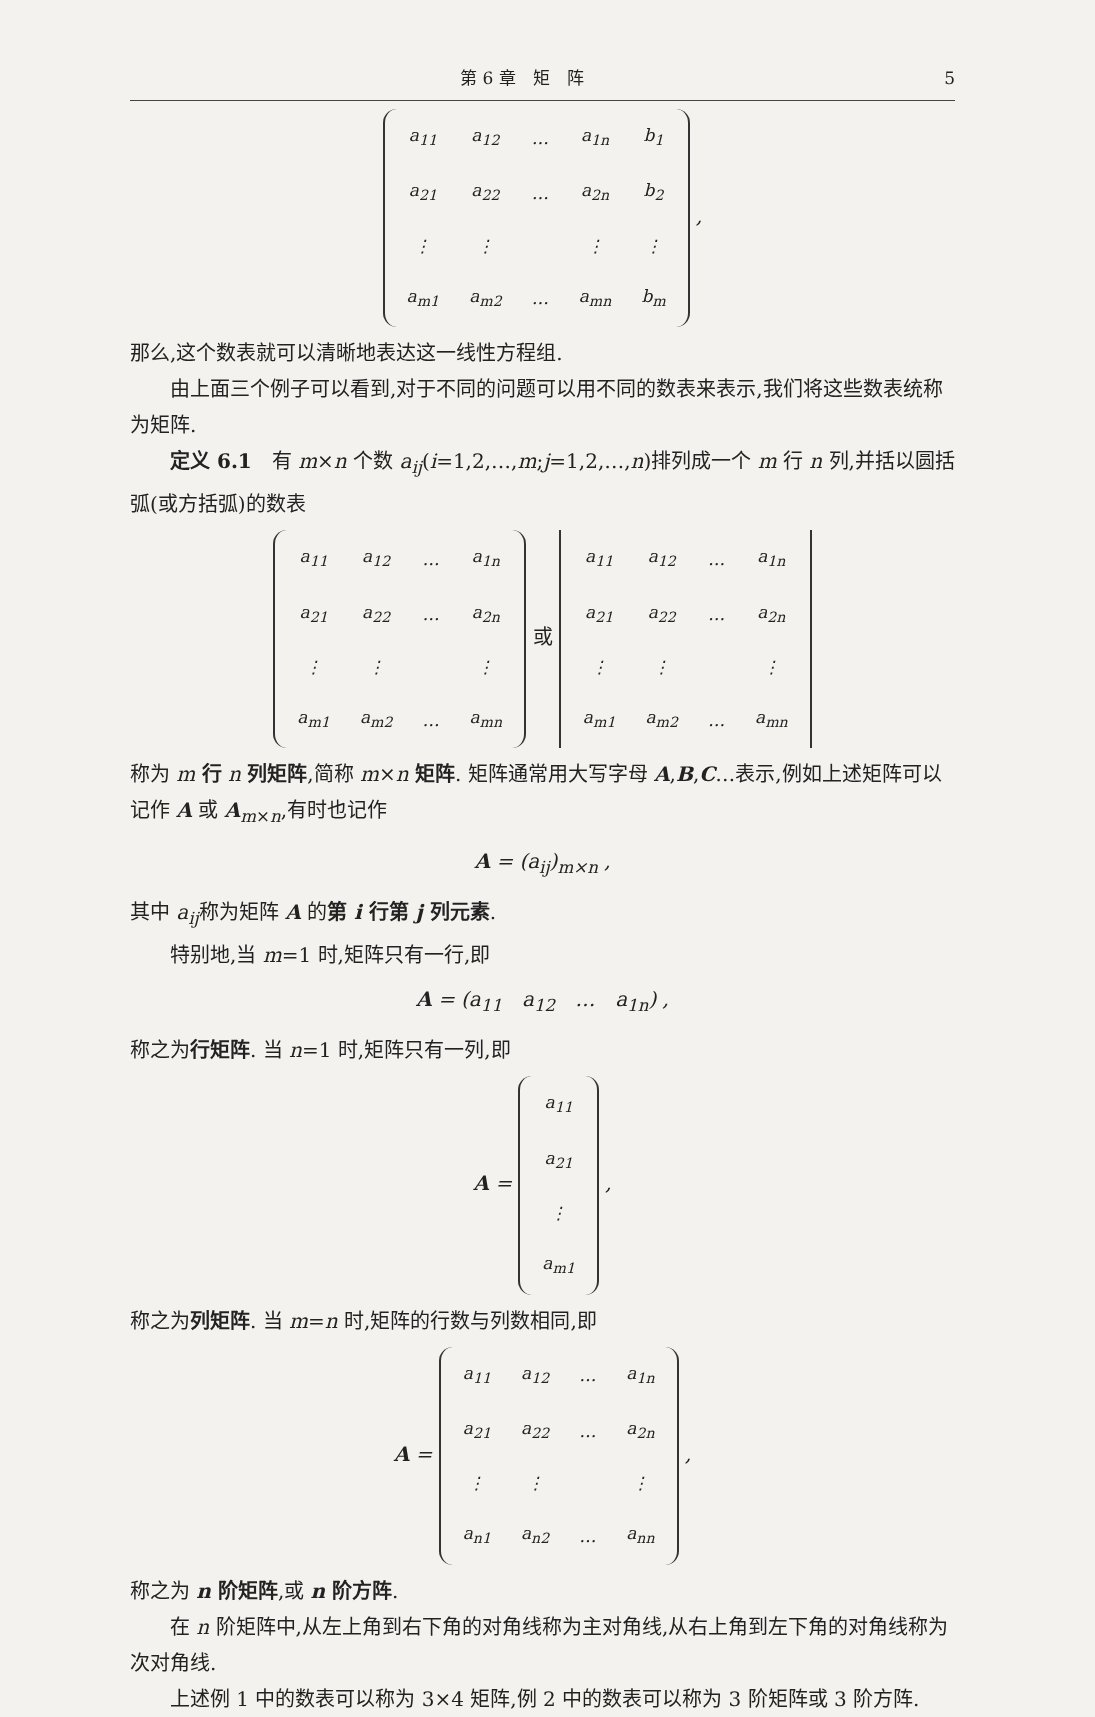第 6 章　矩　阵 5
| a<sub>11</sub> | a<sub>12</sub> | … | a<sub>1n</sub> | b<sub>1</sub> |
| a<sub>21</sub> | a<sub>22</sub> | … | a<sub>2n</sub> | b<sub>2</sub> |
| ⋮ | ⋮ | | ⋮ | ⋮ |
| a<sub>m1</sub> | a<sub>m2</sub> | … | a<sub>mn</sub> | b<sub>m</sub> |
,
那么,这个数表就可以清晰地表达这一线性方程组.
由上面三个例子可以看到,对于不同的问题可以用不同的数表来表示,我们将这些数表统称为矩阵.
定义 6.1　有 m×n 个数 a<sub>ij</sub>(i=1,2,…,m;j=1,2,…,n)排列成一个 m 行 n 列,并括以圆括弧(或方括弧)的数表
| a<sub>11</sub> | a<sub>12</sub> | … | a<sub>1n</sub> |
| a<sub>21</sub> | a<sub>22</sub> | … | a<sub>2n</sub> |
| ⋮ | ⋮ | | ⋮ |
| a<sub>m1</sub> | a<sub>m2</sub> | … | a<sub>mn</sub> |
或
| a<sub>11</sub> | a<sub>12</sub> | … | a<sub>1n</sub> |
| a<sub>21</sub> | a<sub>22</sub> | … | a<sub>2n</sub> |
| ⋮ | ⋮ | | ⋮ |
| a<sub>m1</sub> | a<sub>m2</sub> | … | a<sub>mn</sub> |
称为 m 行 n 列矩阵,简称 m×n 矩阵. 矩阵通常用大写字母 A,B,C…表示,例如上述矩阵可以记作 A 或 A<sub>m×n</sub>,有时也记作
A = (a<sub>ij</sub>)<sub>m×n</sub> ,
其中 a<sub>ij</sub>称为矩阵 A 的第 i 行第 j 列元素.
特别地,当 m=1 时,矩阵只有一行,即
A = (a<sub>11</sub>　a<sub>12</sub>　…　a<sub>1n</sub>) ,
称之为行矩阵. 当 n=1 时,矩阵只有一列,即
A =
| a<sub>11</sub> |
| a<sub>21</sub> |
| ⋮ |
| a<sub>m1</sub> |
,
称之为列矩阵. 当 m=n 时,矩阵的行数与列数相同,即
A =
| a<sub>11</sub> | a<sub>12</sub> | … | a<sub>1n</sub> |
| a<sub>21</sub> | a<sub>22</sub> | … | a<sub>2n</sub> |
| ⋮ | ⋮ | | ⋮ |
| a<sub>n1</sub> | a<sub>n2</sub> | … | a<sub>nn</sub> |
,
称之为 n 阶矩阵,或 n 阶方阵.
在 n 阶矩阵中,从左上角到右下角的对角线称为主对角线,从右上角到左下角的对角线称为次对角线.
上述例 1 中的数表可以称为 3×4 矩阵,例 2 中的数表可以称为 3 阶矩阵或 3 阶方阵.